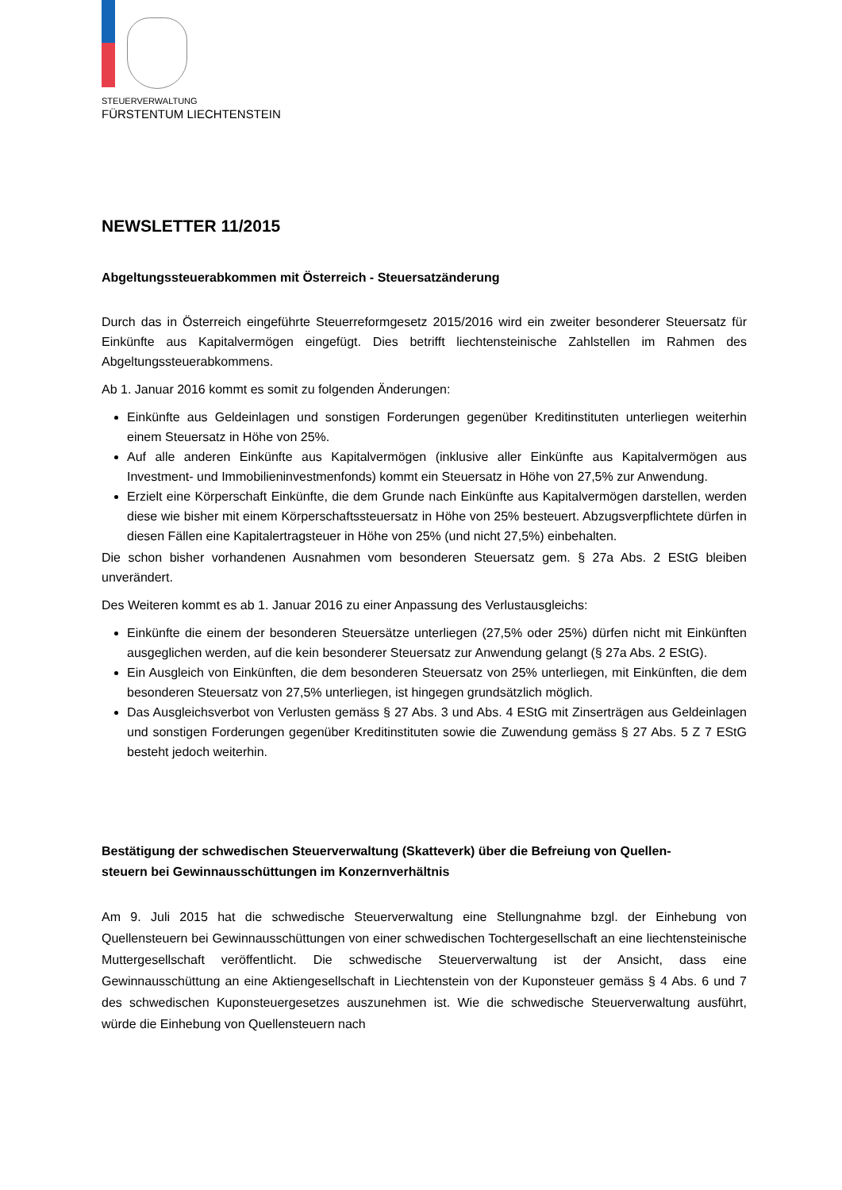STEUERVERWALTUNG
FÜRSTENTUM LIECHTENSTEIN
NEWSLETTER 11/2015
Abgeltungssteuerabkommen mit Österreich - Steuersatzänderung
Durch das in Österreich eingeführte Steuerreformgesetz 2015/2016 wird ein zweiter besonderer Steuersatz für Einkünfte aus Kapitalvermögen eingefügt. Dies betrifft liechtensteinische Zahlstellen im Rahmen des Abgeltungssteuerabkommens.
Ab 1. Januar 2016 kommt es somit zu folgenden Änderungen:
Einkünfte aus Geldeinlagen und sonstigen Forderungen gegenüber Kreditinstituten unterliegen weiterhin einem Steuersatz in Höhe von 25%.
Auf alle anderen Einkünfte aus Kapitalvermögen (inklusive aller Einkünfte aus Kapitalvermögen aus Investment- und Immobilieninvestmenfonds) kommt ein Steuersatz in Höhe von 27,5% zur Anwendung.
Erzielt eine Körperschaft Einkünfte, die dem Grunde nach Einkünfte aus Kapitalvermögen darstellen, werden diese wie bisher mit einem Körperschaftssteuersatz in Höhe von 25% besteuert. Abzugsverpflichtete dürfen in diesen Fällen eine Kapitalertragsteuer in Höhe von 25% (und nicht 27,5%) einbehalten.
Die schon bisher vorhandenen Ausnahmen vom besonderen Steuersatz gem. § 27a Abs. 2 EStG bleiben unverändert.
Des Weiteren kommt es ab 1. Januar 2016 zu einer Anpassung des Verlustausgleichs:
Einkünfte die einem der besonderen Steuersätze unterliegen (27,5% oder 25%) dürfen nicht mit Einkünften ausgeglichen werden, auf die kein besonderer Steuersatz zur Anwendung gelangt (§ 27a Abs. 2 EStG).
Ein Ausgleich von Einkünften, die dem besonderen Steuersatz von 25% unterliegen, mit Einkünften, die dem besonderen Steuersatz von 27,5% unterliegen, ist hingegen grundsätzlich möglich.
Das Ausgleichsverbot von Verlusten gemäss § 27 Abs. 3 und Abs. 4 EStG mit Zinserträgen aus Geldeinlagen und sonstigen Forderungen gegenüber Kreditinstituten sowie die Zuwendung gemäss § 27 Abs. 5 Z 7 EStG besteht jedoch weiterhin.
Bestätigung der schwedischen Steuerverwaltung (Skatteverk) über die Befreiung von Quellen-
steuern bei Gewinnausschüttungen im Konzernverhältnis
Am 9. Juli 2015 hat die schwedische Steuerverwaltung eine Stellungnahme bzgl. der Einhebung von Quellensteuern bei Gewinnausschüttungen von einer schwedischen Tochtergesellschaft an eine liechtensteinische Muttergesellschaft veröffentlicht. Die schwedische Steuerverwaltung ist der Ansicht, dass eine Gewinnausschüttung an eine Aktiengesellschaft in Liechtenstein von der Kuponsteuer gemäss § 4 Abs. 6 und 7 des schwedischen Kuponsteuergesetzes auszunehmen ist. Wie die schwedische Steuerverwaltung ausführt, würde die Einhebung von Quellensteuern nach